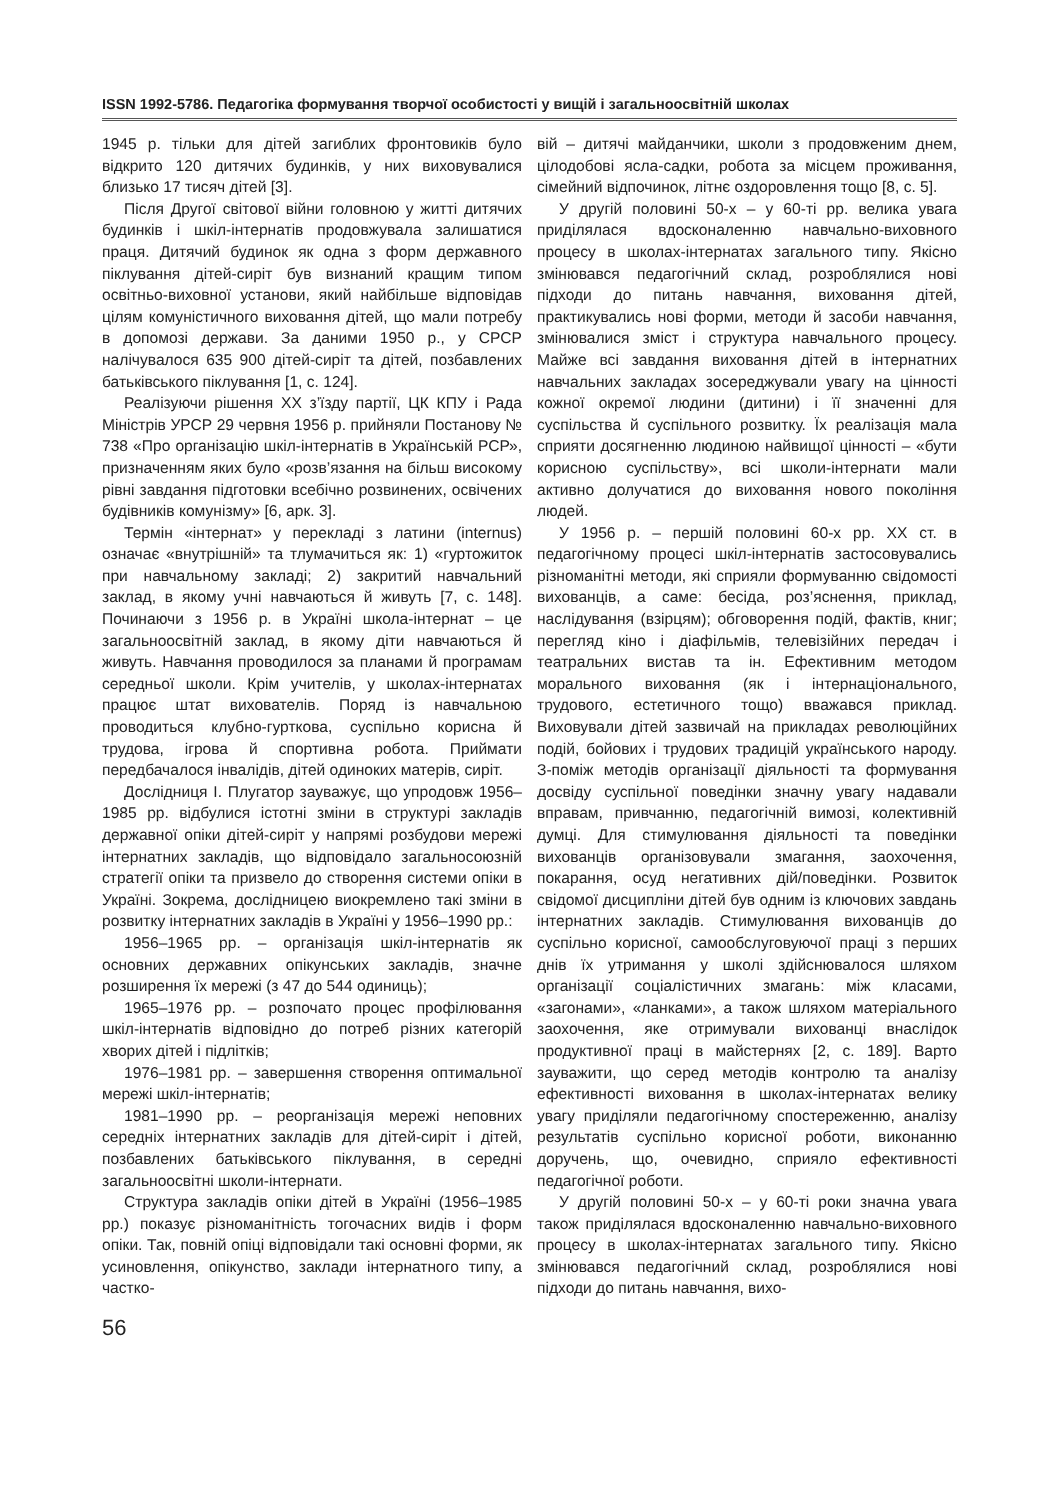ISSN 1992-5786. Педагогіка формування творчої особистості у вищій і загальноосвітній школах
1945 р. тільки для дітей загиблих фронтовиків було відкрито 120 дитячих будинків, у них виховувалися близько 17 тисяч дітей [3].
Після Другої світової війни головною у житті дитячих будинків і шкіл-інтернатів продовжувала залишатися праця. Дитячий будинок як одна з форм державного піклування дітей-сиріт був визнаний кращим типом освітньо-виховної установи, який найбільше відповідав цілям комуністичного виховання дітей, що мали потребу в допомозі держави. За даними 1950 р., у СРСР налічувалося 635 900 дітей-сиріт та дітей, позбавлених батьківського піклування [1, с. 124].
Реалізуючи рішення XX з’їзду партії, ЦК КПУ і Рада Міністрів УРСР 29 червня 1956 р. прийняли Постанову № 738 «Про організацію шкіл-інтернатів в Українській РСР», призначенням яких було «розв’язання на більш високому рівні завдання підготовки всебічно розвинених, освічених будівників комунізму» [6, арк. 3].
Термін «інтернат» у перекладі з латини (internus) означає «внутрішній» та тлумачиться як: 1) «гуртожиток при навчальному закладі; 2) закритий навчальний заклад, в якому учні навчаються й живуть [7, с. 148]. Починаючи з 1956 р. в Україні школа-інтернат – це загальноосвітній заклад, в якому діти навчаються й живуть. Навчання проводилося за планами й програмам середньої школи. Крім учителів, у школах-інтернатах працює штат вихователів. Поряд із навчальною проводиться клубно-гурткова, суспільно корисна й трудова, ігрова й спортивна робота. Приймати передбачалося інвалідів, дітей одиноких матерів, сиріт.
Дослідниця І. Плугатор зауважує, що упродовж 1956–1985 рр. відбулися істотні зміни в структурі закладів державної опіки дітей-сиріт у напрямі розбудови мережі інтернатних закладів, що відповідало загальносоюзній стратегії опіки та призвело до створення системи опіки в Україні. Зокрема, дослідницею виокремлено такі зміни в розвитку інтернатних закладів в Україні у 1956–1990 рр.:
1956–1965 рр. – організація шкіл-інтернатів як основних державних опікунських закладів, значне розширення їх мережі (з 47 до 544 одиниць);
1965–1976 рр. – розпочато процес профілювання шкіл-інтернатів відповідно до потреб різних категорій хворих дітей і підлітків;
1976–1981 рр. – завершення створення оптимальної мережі шкіл-інтернатів;
1981–1990 рр. – реорганізація мережі неповних середніх інтернатних закладів для дітей-сиріт і дітей, позбавлених батьківського піклування, в середні загальноосвітні школи-інтернати.
Структура закладів опіки дітей в Україні (1956–1985 рр.) показує різноманітність тогочасних видів і форм опіки. Так, повній опіці відповідали такі основні форми, як усиновлення, опікунство, заклади інтернатного типу, а частко-
вій – дитячі майданчики, школи з продовженим днем, цілодобові ясла-садки, робота за місцем проживання, сімейний відпочинок, літнє оздоровлення тощо [8, с. 5].
У другій половині 50-х – у 60-ті рр. велика увага приділялася вдосконаленню навчально-виховного процесу в школах-інтернатах загального типу. Якісно змінювався педагогічний склад, розроблялися нові підходи до питань навчання, виховання дітей, практикувались нові форми, методи й засоби навчання, змінювалися зміст і структура навчального процесу. Майже всі завдання виховання дітей в інтернатних навчальних закладах зосереджували увагу на цінності кожної окремої людини (дитини) і її значенні для суспільства й суспільного розвитку. Їх реалізація мала сприяти досягненню людиною найвищої цінності – «бути корисною суспільству», всі школи-інтернати мали активно долучатися до виховання нового покоління людей.
У 1956 р. – першій половині 60-х рр. XX ст. в педагогічному процесі шкіл-інтернатів застосовувались різноманітні методи, які сприяли формуванню свідомості вихованців, а саме: бесіда, роз’яснення, приклад, наслідування (взірцям); обговорення подій, фактів, книг; перегляд кіно і діафільмів, телевізійних передач і театральних вистав та ін. Ефективним методом морального виховання (як і інтернаціонального, трудового, естетичного тощо) вважався приклад. Виховували дітей зазвичай на прикладах революційних подій, бойових і трудових традицій українського народу. З-поміж методів організації діяльності та формування досвіду суспільної поведінки значну увагу надавали вправам, привчанню, педагогічній вимозі, колективній думці. Для стимулювання діяльності та поведінки вихованців організовували змагання, заохочення, покарання, осуд негативних дій/поведінки. Розвиток свідомої дисципліни дітей був одним із ключових завдань інтернатних закладів. Стимулювання вихованців до суспільно корисної, самообслуговуючої праці з перших днів їх утримання у школі здійснювалося шляхом організації соціалістичних змагань: між класами, «загонами», «ланками», а також шляхом матеріального заохочення, яке отримували вихованці внаслідок продуктивної праці в майстернях [2, с. 189]. Варто зауважити, що серед методів контролю та аналізу ефективності виховання в школах-інтернатах велику увагу приділяли педагогічному спостереженню, аналізу результатів суспільно корисної роботи, виконанню доручень, що, очевидно, сприяло ефективності педагогічної роботи.
У другій половині 50-х – у 60-ті роки значна увага також приділялася вдосконаленню навчально-виховного процесу в школах-інтернатах загального типу. Якісно змінювався педагогічний склад, розроблялися нові підходи до питань навчання, вихо-
56